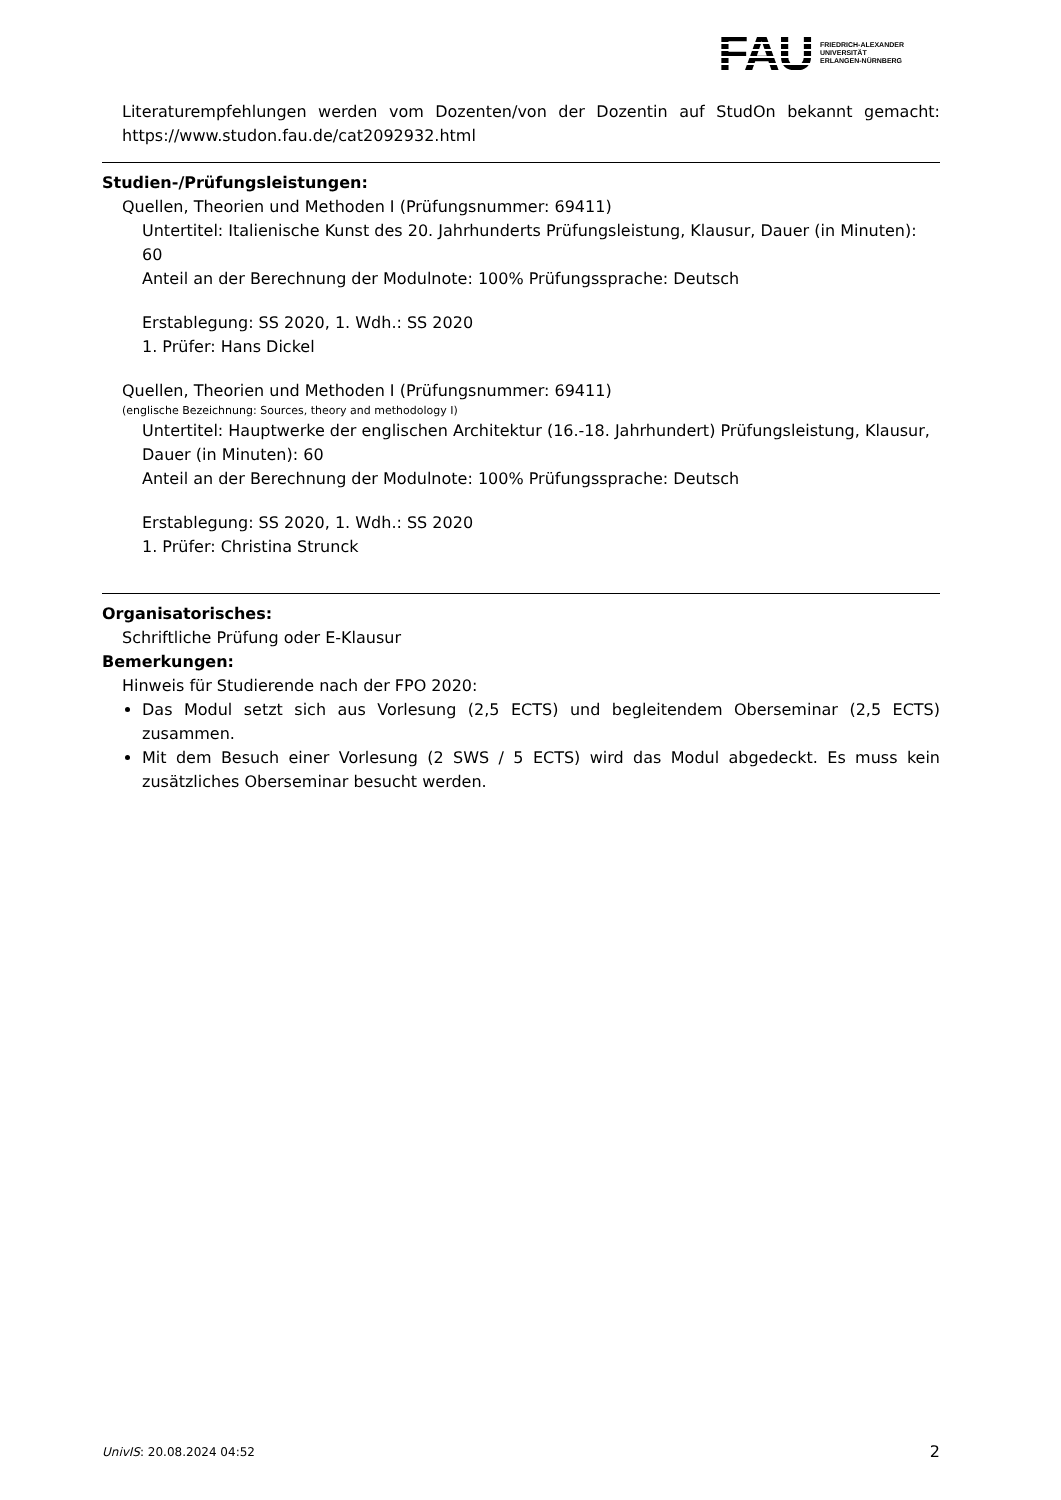FAU
FRIEDRICH-ALEXANDER
UNIVERSITÄT
ERLANGEN-NÜRNBERG
Literaturempfehlungen werden vom Dozenten/von der Dozentin auf StudOn bekannt gemacht: https://www.studon.fau.de/cat2092932.html
Studien-/Prüfungsleistungen:
Quellen, Theorien und Methoden I (Prüfungsnummer: 69411)
Untertitel: Italienische Kunst des 20. Jahrhunderts Prüfungsleistung, Klausur, Dauer (in Minuten): 60
Anteil an der Berechnung der Modulnote: 100% Prüfungssprache: Deutsch
Erstablegung: SS 2020, 1. Wdh.: SS 2020
1. Prüfer: Hans Dickel
Quellen, Theorien und Methoden I (Prüfungsnummer: 69411)
(englische Bezeichnung: Sources, theory and methodology I)
Untertitel: Hauptwerke der englischen Architektur (16.-18. Jahrhundert) Prüfungsleistung, Klausur, Dauer (in Minuten): 60
Anteil an der Berechnung der Modulnote: 100% Prüfungssprache: Deutsch
Erstablegung: SS 2020, 1. Wdh.: SS 2020
1. Prüfer: Christina Strunck
Organisatorisches:
Schriftliche Prüfung oder E-Klausur
Bemerkungen:
Hinweis für Studierende nach der FPO 2020:
Das Modul setzt sich aus Vorlesung (2,5 ECTS) und begleitendem Oberseminar (2,5 ECTS) zusammen.
Mit dem Besuch einer Vorlesung (2 SWS / 5 ECTS) wird das Modul abgedeckt. Es muss kein zusätzliches Oberseminar besucht werden.
UnivIS: 20.08.2024 04:52 2